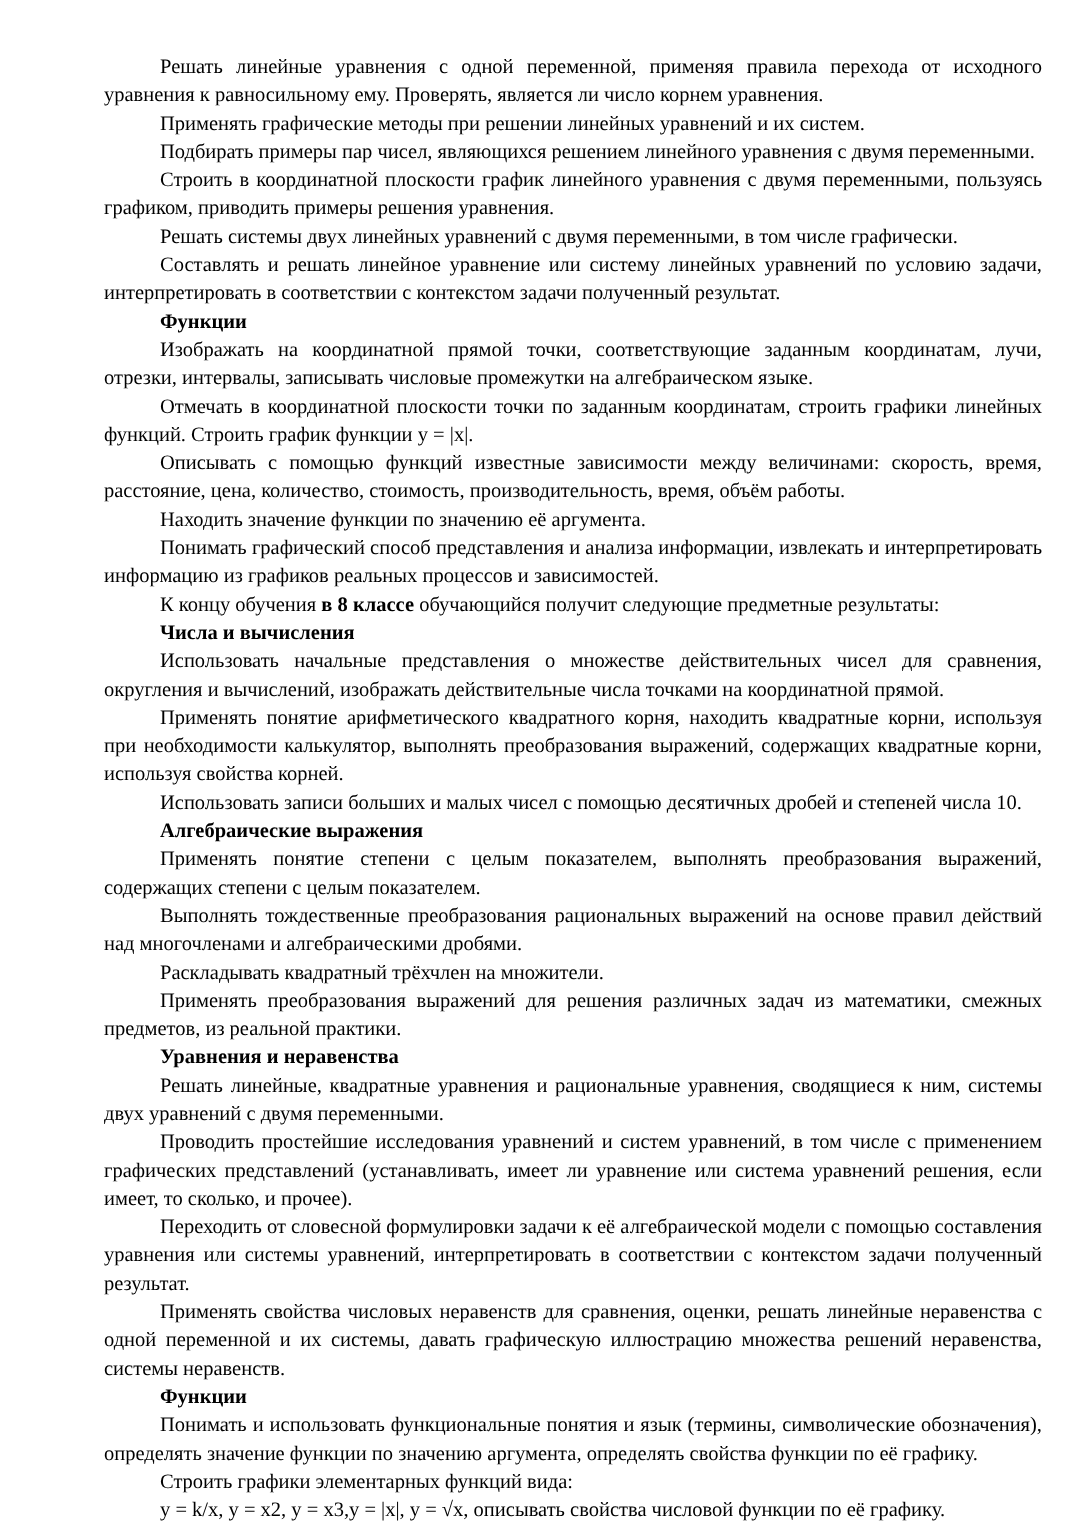Решать линейные уравнения с одной переменной, применяя правила перехода от исходного уравнения к равносильному ему. Проверять, является ли число корнем уравнения.
Применять графические методы при решении линейных уравнений и их систем.
Подбирать примеры пар чисел, являющихся решением линейного уравнения с двумя переменными.
Строить в координатной плоскости график линейного уравнения с двумя переменными, пользуясь графиком, приводить примеры решения уравнения.
Решать системы двух линейных уравнений с двумя переменными, в том числе графически.
Составлять и решать линейное уравнение или систему линейных уравнений по условию задачи, интерпретировать в соответствии с контекстом задачи полученный результат.
Функции
Изображать на координатной прямой точки, соответствующие заданным координатам, лучи, отрезки, интервалы, записывать числовые промежутки на алгебраическом языке.
Отмечать в координатной плоскости точки по заданным координатам, строить графики линейных функций. Строить график функции y = |x|.
Описывать с помощью функций известные зависимости между величинами: скорость, время, расстояние, цена, количество, стоимость, производительность, время, объём работы.
Находить значение функции по значению её аргумента.
Понимать графический способ представления и анализа информации, извлекать и интерпретировать информацию из графиков реальных процессов и зависимостей.
К концу обучения в 8 классе обучающийся получит следующие предметные результаты:
Числа и вычисления
Использовать начальные представления о множестве действительных чисел для сравнения, округления и вычислений, изображать действительные числа точками на координатной прямой.
Применять понятие арифметического квадратного корня, находить квадратные корни, используя при необходимости калькулятор, выполнять преобразования выражений, содержащих квадратные корни, используя свойства корней.
Использовать записи больших и малых чисел с помощью десятичных дробей и степеней числа 10.
Алгебраические выражения
Применять понятие степени с целым показателем, выполнять преобразования выражений, содержащих степени с целым показателем.
Выполнять тождественные преобразования рациональных выражений на основе правил действий над многочленами и алгебраическими дробями.
Раскладывать квадратный трёхчлен на множители.
Применять преобразования выражений для решения различных задач из математики, смежных предметов, из реальной практики.
Уравнения и неравенства
Решать линейные, квадратные уравнения и рациональные уравнения, сводящиеся к ним, системы двух уравнений с двумя переменными.
Проводить простейшие исследования уравнений и систем уравнений, в том числе с применением графических представлений (устанавливать, имеет ли уравнение или система уравнений решения, если имеет, то сколько, и прочее).
Переходить от словесной формулировки задачи к её алгебраической модели с помощью составления уравнения или системы уравнений, интерпретировать в соответствии с контекстом задачи полученный результат.
Применять свойства числовых неравенств для сравнения, оценки, решать линейные неравенства с одной переменной и их системы, давать графическую иллюстрацию множества решений неравенства, системы неравенств.
Функции
Понимать и использовать функциональные понятия и язык (термины, символические обозначения), определять значение функции по значению аргумента, определять свойства функции по её графику.
Строить графики элементарных функций вида:
y = k/x, y = x2, y = x3,y = |x|, y = √x, описывать свойства числовой функции по её графику.